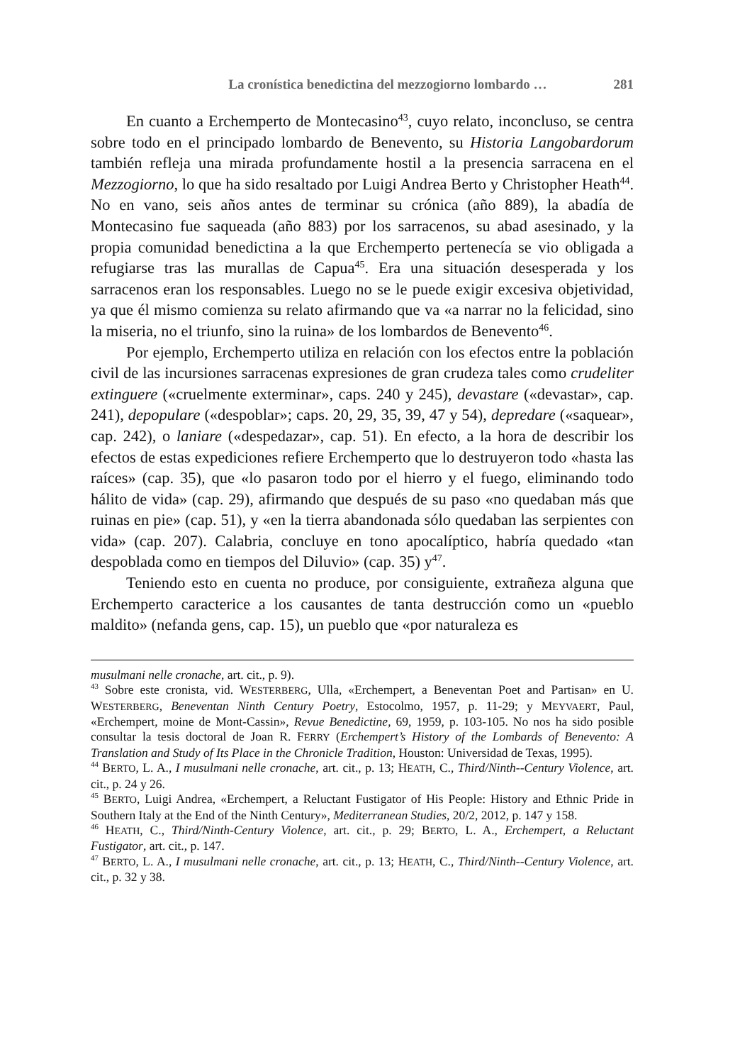La cronística benedictina del mezzogiorno lombardo … 281
En cuanto a Erchemperto de Montecasino<sup>43</sup>, cuyo relato, inconcluso, se centra sobre todo en el principado lombardo de Benevento, su Historia Langobardorum también refleja una mirada profundamente hostil a la presencia sarracena en el Mezzogiorno, lo que ha sido resaltado por Luigi Andrea Berto y Christopher Heath<sup>44</sup>. No en vano, seis años antes de terminar su crónica (año 889), la abadía de Montecasino fue saqueada (año 883) por los sarracenos, su abad asesinado, y la propia comunidad benedictina a la que Erchemperto pertenecía se vio obligada a refugiarse tras las murallas de Capua<sup>45</sup>. Era una situación desesperada y los sarracenos eran los responsables. Luego no se le puede exigir excesiva objetividad, ya que él mismo comienza su relato afirmando que va «a narrar no la felicidad, sino la miseria, no el triunfo, sino la ruina» de los lombardos de Benevento<sup>46</sup>.
Por ejemplo, Erchemperto utiliza en relación con los efectos entre la población civil de las incursiones sarracenas expresiones de gran crudeza tales como crudeliter extinguere («cruelmente exterminar», caps. 240 y 245), devastare («devastar», cap. 241), depopulare («despoblar»; caps. 20, 29, 35, 39, 47 y 54), depredare («saquear», cap. 242), o laniare («despedazar», cap. 51). En efecto, a la hora de describir los efectos de estas expediciones refiere Erchemperto que lo destruyeron todo «hasta las raíces» (cap. 35), que «lo pasaron todo por el hierro y el fuego, eliminando todo hálito de vida» (cap. 29), afirmando que después de su paso «no quedaban más que ruinas en pie» (cap. 51), y «en la tierra abandonada sólo quedaban las serpientes con vida» (cap. 207). Calabria, concluye en tono apocalíptico, habría quedado «tan despoblada como en tiempos del Diluvio» (cap. 35) y<sup>47</sup>.
Teniendo esto en cuenta no produce, por consiguiente, extrañeza alguna que Erchemperto caracterice a los causantes de tanta destrucción como un «pueblo maldito» (nefanda gens, cap. 15), un pueblo que «por naturaleza es
musulmani nelle cronache, art. cit., p. 9).
<sup>43</sup> Sobre este cronista, vid. WESTERBERG, Ulla, «Erchempert, a Beneventan Poet and Partisan» en U. WESTERBERG, Beneventan Ninth Century Poetry, Estocolmo, 1957, p. 11-29; y MEYVAERT, Paul, «Erchempert, moine de Mont-Cassin», Revue Benedictine, 69, 1959, p. 103-105. No nos ha sido posible consultar la tesis doctoral de Joan R. FERRY (Erchempert’s History of the Lombards of Benevento: A Translation and Study of Its Place in the Chronicle Tradition, Houston: Universidad de Texas, 1995).
<sup>44</sup> BERTO, L. A., I musulmani nelle cronache, art. cit., p. 13; HEATH, C., Third/Ninth--Century Violence, art. cit., p. 24 y 26.
<sup>45</sup> BERTO, Luigi Andrea, «Erchempert, a Reluctant Fustigator of His People: History and Ethnic Pride in Southern Italy at the End of the Ninth Century», Mediterranean Studies, 20/2, 2012, p. 147 y 158.
<sup>46</sup> HEATH, C., Third/Ninth-Century Violence, art. cit., p. 29; BERTO, L. A., Erchempert, a Reluctant Fustigator, art. cit., p. 147.
<sup>47</sup> BERTO, L. A., I musulmani nelle cronache, art. cit., p. 13; HEATH, C., Third/Ninth--Century Violence, art. cit., p. 32 y 38.